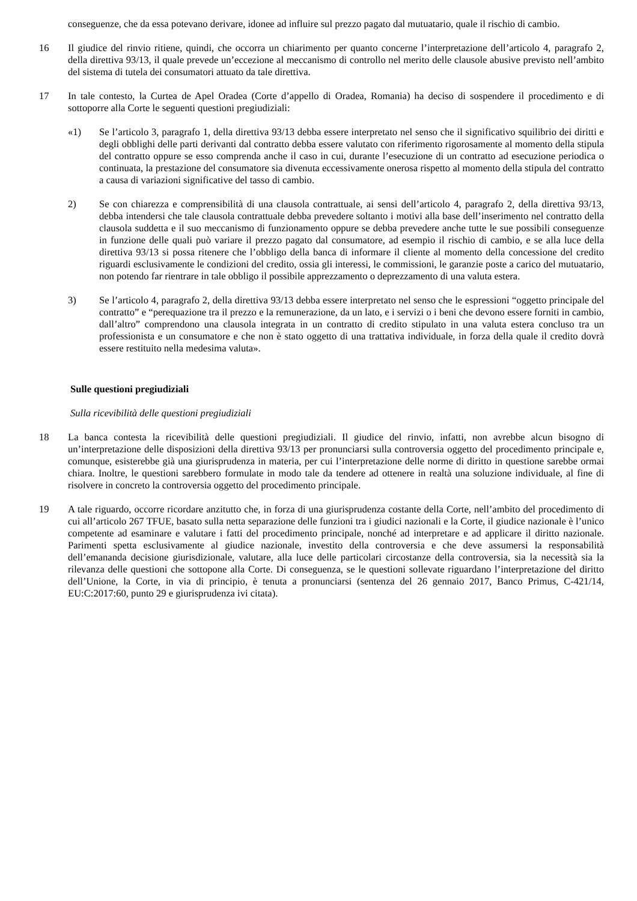conseguenze, che da essa potevano derivare, idonee ad influire sul prezzo pagato dal mutuatario, quale il rischio di cambio.
16 Il giudice del rinvio ritiene, quindi, che occorra un chiarimento per quanto concerne l’interpretazione dell’articolo 4, paragrafo 2, della direttiva 93/13, il quale prevede un’eccezione al meccanismo di controllo nel merito delle clausole abusive previsto nell’ambito del sistema di tutela dei consumatori attuato da tale direttiva.
17 In tale contesto, la Curtea de Apel Oradea (Corte d’appello di Oradea, Romania) ha deciso di sospendere il procedimento e di sottoporre alla Corte le seguenti questioni pregiudiziali:
«1) Se l’articolo 3, paragrafo 1, della direttiva 93/13 debba essere interpretato nel senso che il significativo squilibrio dei diritti e degli obblighi delle parti derivanti dal contratto debba essere valutato con riferimento rigorosamente al momento della stipula del contratto oppure se esso comprenda anche il caso in cui, durante l’esecuzione di un contratto ad esecuzione periodica o continuata, la prestazione del consumatore sia divenuta eccessivamente onerosa rispetto al momento della stipula del contratto a causa di variazioni significative del tasso di cambio.
2) Se con chiarezza e comprensibilità di una clausola contrattuale, ai sensi dell’articolo 4, paragrafo 2, della direttiva 93/13, debba intendersi che tale clausola contrattuale debba prevedere soltanto i motivi alla base dell’inserimento nel contratto della clausola suddetta e il suo meccanismo di funzionamento oppure se debba prevedere anche tutte le sue possibili conseguenze in funzione delle quali può variare il prezzo pagato dal consumatore, ad esempio il rischio di cambio, e se alla luce della direttiva 93/13 si possa ritenere che l’obbligo della banca di informare il cliente al momento della concessione del credito riguardi esclusivamente le condizioni del credito, ossia gli interessi, le commissioni, le garanzie poste a carico del mutuatario, non potendo far rientrare in tale obbligo il possibile apprezzamento o deprezzamento di una valuta estera.
3) Se l’articolo 4, paragrafo 2, della direttiva 93/13 debba essere interpretato nel senso che le espressioni “oggetto principale del contratto” e “perequazione tra il prezzo e la remunerazione, da un lato, e i servizi o i beni che devono essere forniti in cambio, dall’altro” comprendono una clausola integrata in un contratto di credito stipulato in una valuta estera concluso tra un professionista e un consumatore e che non è stato oggetto di una trattativa individuale, in forza della quale il credito dovrà essere restituito nella medesima valuta».
Sulle questioni pregiudiziali
Sulla ricevibilità delle questioni pregiudiziali
18 La banca contesta la ricevibilità delle questioni pregiudiziali. Il giudice del rinvio, infatti, non avrebbe alcun bisogno di un’interpretazione delle disposizioni della direttiva 93/13 per pronunciarsi sulla controversia oggetto del procedimento principale e, comunque, esisterebbe già una giurisprudenza in materia, per cui l’interpretazione delle norme di diritto in questione sarebbe ormai chiara. Inoltre, le questioni sarebbero formulate in modo tale da tendere ad ottenere in realtà una soluzione individuale, al fine di risolvere in concreto la controversia oggetto del procedimento principale.
19 A tale riguardo, occorre ricordare anzitutto che, in forza di una giurisprudenza costante della Corte, nell’ambito del procedimento di cui all’articolo 267 TFUE, basato sulla netta separazione delle funzioni tra i giudici nazionali e la Corte, il giudice nazionale è l’unico competente ad esaminare e valutare i fatti del procedimento principale, nonché ad interpretare e ad applicare il diritto nazionale. Parimenti spetta esclusivamente al giudice nazionale, investito della controversia e che deve assumersi la responsabilità dell’emananda decisione giurisdizionale, valutare, alla luce delle particolari circostanze della controversia, sia la necessità sia la rilevanza delle questioni che sottopone alla Corte. Di conseguenza, se le questioni sollevate riguardano l’interpretazione del diritto dell’Unione, la Corte, in via di principio, è tenuta a pronunciarsi (sentenza del 26 gennaio 2017, Banco Primus, C‑421/14, EU:C:2017:60, punto 29 e giurisprudenza ivi citata).